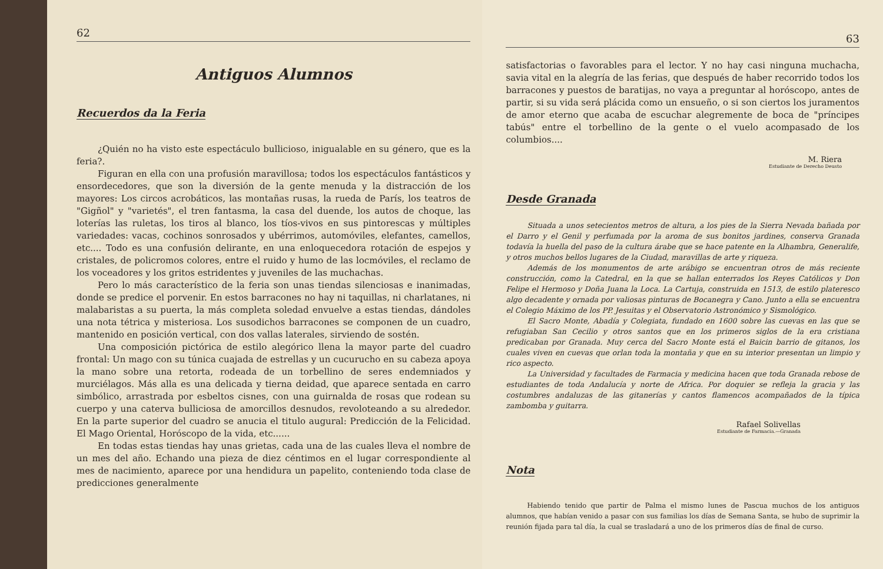62
Antiguos Alumnos
Recuerdos da la Feria
¿Quién no ha visto este espectáculo bullicioso, inigualable en su género, que es la feria?.
Figuran en ella con una profusión maravillosa; todos los espectáculos fantásticos y ensordecedores, que son la diversión de la gente menuda y la distracción de los mayores: Los circos acrobáticos, las montañas rusas, la rueda de París, los teatros de "Gigñol" y "varietés", el tren fantasma, la casa del duende, los autos de choque, las loterías las ruletas, los tiros al blanco, los tíos-vivos en sus pintorescas y múltiples variedades: vacas, cochinos sonrosados y ubérrimos, automóviles, elefantes, camellos, etc.... Todo es una confusión delirante, en una enloquecedora rotación de espejos y cristales, de policromos colores, entre el ruido y humo de las locmóviles, el reclamo de los voceadores y los gritos estridentes y juveniles de las muchachas.
Pero lo más característico de la feria son unas tiendas silenciosas e inanimadas, donde se predice el porvenir. En estos barracones no hay ni taquillas, ni charlatanes, ni malabaristas a su puerta, la más completa soledad envuelve a estas tiendas, dándoles una nota tétrica y misteriosa. Los susodichos barracones se componen de un cuadro, mantenido en posición vertical, con dos vallas laterales, sirviendo de sostén.
Una composición pictórica de estilo alegórico llena la mayor parte del cuadro frontal: Un mago con su túnica cuajada de estrellas y un cucurucho en su cabeza apoya la mano sobre una retorta, rodeada de un torbellino de seres endemniados y murciélagos. Más alla es una delicada y tierna deidad, que aparece sentada en carro simbólico, arrastrada por esbeltos cisnes, con una guirnalda de rosas que rodean su cuerpo y una caterva bulliciosa de amorcillos desnudos, revoloteando a su alrededor. En la parte superior del cuadro se anucia el titulo augural: Predicción de la Felicidad. El Mago Oriental, Horóscopo de la vida, etc......
En todas estas tiendas hay unas grietas, cada una de las cuales lleva el nombre de un mes del año. Echando una pieza de diez céntimos en el lugar correspondiente al mes de nacimiento, aparece por una hendidura un papelito, conteniendo toda clase de predicciones generalmente
63
satisfactorias o favorables para el lector. Y no hay casi ninguna muchacha, savia vital en la alegría de las ferias, que después de haber recorrido todos los barracones y puestos de baratijas, no vaya a preguntar al horóscopo, antes de partir, si su vida será plácida como un ensueño, o si son ciertos los juramentos de amor eterno que acaba de escuchar alegremente de boca de "príncipes tabús" entre el torbellino de la gente o el vuelo acompasado de los columbios....
M. Riera
Estudiante de Derecho Deusto
Desde Granada
Situada a unos setecientos metros de altura, a los pies de la Sierra Nevada bañada por el Darro y el Genil y perfumada por la aroma de sus bonitos jardines, conserva Granada todavía la huella del paso de la cultura árabe que se hace patente en la Alhambra, Generalife, y otros muchos bellos lugares de la Ciudad, maravillas de arte y riqueza.
Además de los monumentos de arte arábigo se encuentran otros de más reciente construcción, como la Catedral, en la que se hallan enterrados los Reyes Católicos y Don Felipe el Hermoso y Doña Juana la Loca. La Cartuja, construida en 1513, de estilo plateresco algo decadente y ornada por valiosas pinturas de Bocanegra y Cano. Junto a ella se encuentra el Colegio Máximo de los PP. Jesuitas y el Observatorio Astronómico y Sismológico.
El Sacro Monte, Abadía y Colegiata, fundado en 1600 sobre las cuevas en las que se refugiaban San Cecilio y otros santos que en los primeros siglos de la era cristiana predicaban por Granada. Muy cerca del Sacro Monte está el Baicin barrio de gitanos, los cuales viven en cuevas que orlan toda la montaña y que en su interior presentan un limpio y rico aspecto.
La Universidad y facultades de Farmacia y medicina hacen que toda Granada rebose de estudiantes de toda Andalucía y norte de Africa. Por doquier se refleja la gracia y las costumbres andaluzas de las gitanerías y cantos flamencos acompañados de la típica zambomba y guitarra.
Rafael Solivellas
Estudiante de Farmacia.—Granada
Nota
Habiendo tenido que partir de Palma el mismo lunes de Pascua muchos de los antiguos alumnos, que habían venido a pasar con sus familias los días de Semana Santa, se hubo de suprimir la reunión fijada para tal día, la cual se trasladará a uno de los primeros días de final de curso.